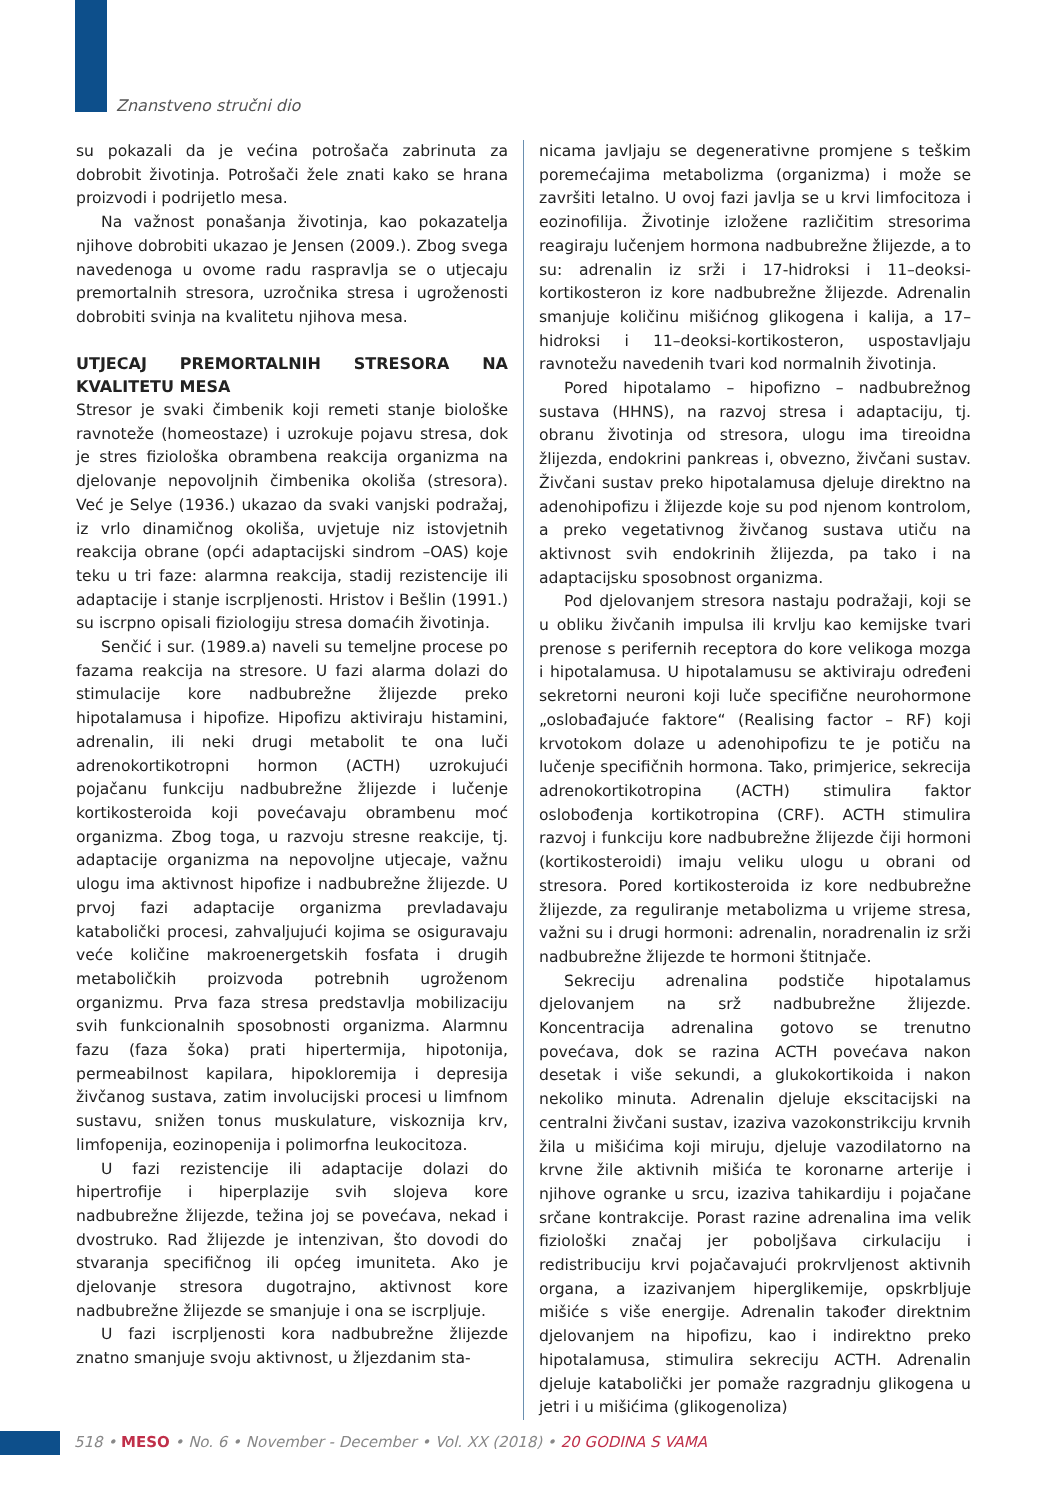Znanstveno stručni dio
su pokazali da je većina potrošača zabrinuta za dobrobit životinja. Potrošači žele znati kako se hrana proizvodi i podrijetlo mesa.
Na važnost ponašanja životinja, kao pokazatelja njihove dobrobiti ukazao je Jensen (2009.). Zbog svega navedenoga u ovome radu raspravlja se o utjecaju premortalnih stresora, uzročnika stresa i ugroženosti dobrobiti svinja na kvalitetu njihova mesa.
UTJECAJ PREMORTALNIH STRESORA NA KVALITETU MESA
Stresor je svaki čimbenik koji remeti stanje biološke ravnoteže (homeostaze) i uzrokuje pojavu stresa, dok je stres fiziološka obrambena reakcija organizma na djelovanje nepovoljnih čimbenika okoliša (stresora). Već je Selye (1936.) ukazao da svaki vanjski podražaj, iz vrlo dinamičnog okoliša, uvjetuje niz istovjetnih reakcija obrane (opći adaptacijski sindrom –OAS) koje teku u tri faze: alarmna reakcija, stadij rezistencije ili adaptacije i stanje iscrpljenosti. Hristov i Bešlin (1991.) su iscrpno opisali fiziologiju stresa domaćih životinja.
Senčić i sur. (1989.a) naveli su temeljne procese po fazama reakcija na stresore. U fazi alarma dolazi do stimulacije kore nadbubrežne žlijezde preko hipotalamusa i hipofize. Hipofizu aktiviraju histamini, adrenalin, ili neki drugi metabolit te ona luči adrenokortikotropni hormon (ACTH) uzrokujući pojačanu funkciju nadbubrežne žlijezde i lučenje kortikosteroida koji povećavaju obrambenu moć organizma. Zbog toga, u razvoju stresne reakcije, tj. adaptacije organizma na nepovoljne utjecaje, važnu ulogu ima aktivnost hipofize i nadbubrežne žlijezde. U prvoj fazi adaptacije organizma prevladavaju katabolički procesi, zahvaljujući kojima se osiguravaju veće količine makroenergetskih fosfata i drugih metaboličkih proizvoda potrebnih ugroženom organizmu. Prva faza stresa predstavlja mobilizaciju svih funkcionalnih sposobnosti organizma. Alarmnu fazu (faza šoka) prati hipertermija, hipotonija, permeabilnost kapilara, hipokloremija i depresija živčanog sustava, zatim involucijski procesi u limfnom sustavu, snižen tonus muskulature, viskoznija krv, limfopenija, eozinopenija i polimorfna leukocitoza.
U fazi rezistencije ili adaptacije dolazi do hipertrofije i hiperplazije svih slojeva kore nadbubrežne žlijezde, težina joj se povećava, nekad i dvostruko. Rad žlijezde je intenzivan, što dovodi do stvaranja specifičnog ili općeg imuniteta. Ako je djelovanje stresora dugotrajno, aktivnost kore nadbubrežne žlijezde se smanjuje i ona se iscrpljuje.
U fazi iscrpljenosti kora nadbubrežne žlijezde znatno smanjuje svoju aktivnost, u žljezdanim sta-
nicama javljaju se degenerativne promjene s teškim poremećajima metabolizma (organizma) i može se završiti letalno. U ovoj fazi javlja se u krvi limfocitoza i eozinofilija. Životinje izložene različitim stresorima reagiraju lučenjem hormona nadbubrežne žlijezde, a to su: adrenalin iz srži i 17-hidroksi i 11–deoksi-kortikosteron iz kore nadbubrežne žlijezde. Adrenalin smanjuje količinu mišićnog glikogena i kalija, a 17–hidroksi i 11–deoksi-kortikosteron, uspostavljaju ravnotežu navedenih tvari kod normalnih životinja.
Pored hipotalamo – hipofizno – nadbubrežnog sustava (HHNS), na razvoj stresa i adaptaciju, tj. obranu životinja od stresora, ulogu ima tireoidna žlijezda, endokrini pankreas i, obvezno, živčani sustav. Živčani sustav preko hipotalamusa djeluje direktno na adenohipofizu i žlijezde koje su pod njenom kontrolom, a preko vegetativnog živčanog sustava utiču na aktivnost svih endokrinih žlijezda, pa tako i na adaptacijsku sposobnost organizma.
Pod djelovanjem stresora nastaju podražaji, koji se u obliku živčanih impulsa ili krvlju kao kemijske tvari prenose s perifernih receptora do kore velikoga mozga i hipotalamusa. U hipotalamusu se aktiviraju određeni sekretorni neuroni koji luče specifične neurohormone „oslobađajuće faktore“ (Realising factor – RF) koji krvotokom dolaze u adenohipofizu te je potiču na lučenje specifičnih hormona. Tako, primjerice, sekrecija adrenokortikotropina (ACTH) stimulira faktor oslobođenja kortikotropina (CRF). ACTH stimulira razvoj i funkciju kore nadbubrežne žlijezde čiji hormoni (kortikosteroidi) imaju veliku ulogu u obrani od stresora. Pored kortikosteroida iz kore nedbubrežne žlijezde, za reguliranje metabolizma u vrijeme stresa, važni su i drugi hormoni: adrenalin, noradrenalin iz srži nadbubrežne žlijezde te hormoni štitnjače.
Sekreciju adrenalina podstiče hipotalamus djelovanjem na srž nadbubrežne žlijezde. Koncentracija adrenalina gotovo se trenutno povećava, dok se razina ACTH povećava nakon desetak i više sekundi, a glukokortikoida i nakon nekoliko minuta. Adrenalin djeluje ekscitacijski na centralni živčani sustav, izaziva vazokonstrikciju krvnih žila u mišićima koji miruju, djeluje vazodilatorno na krvne žile aktivnih mišića te koronarne arterije i njihove ogranke u srcu, izaziva tahikardiju i pojačane srčane kontrakcije. Porast razine adrenalina ima velik fiziološki značaj jer poboljšava cirkulaciju i redistribuciju krvi pojačavajući prokrvljenost aktivnih organa, a izazivanjem hiperglikemije, opskrbljuje mišiće s više energije. Adrenalin također direktnim djelovanjem na hipofizu, kao i indirektno preko hipotalamusa, stimulira sekreciju ACTH. Adrenalin djeluje katabolički jer pomaže razgradnju glikogena u jetri i u mišićima (glikogenoliza)
518 • MESO • No. 6 • November - December • Vol. XX (2018) • 20 GODINA S VAMA